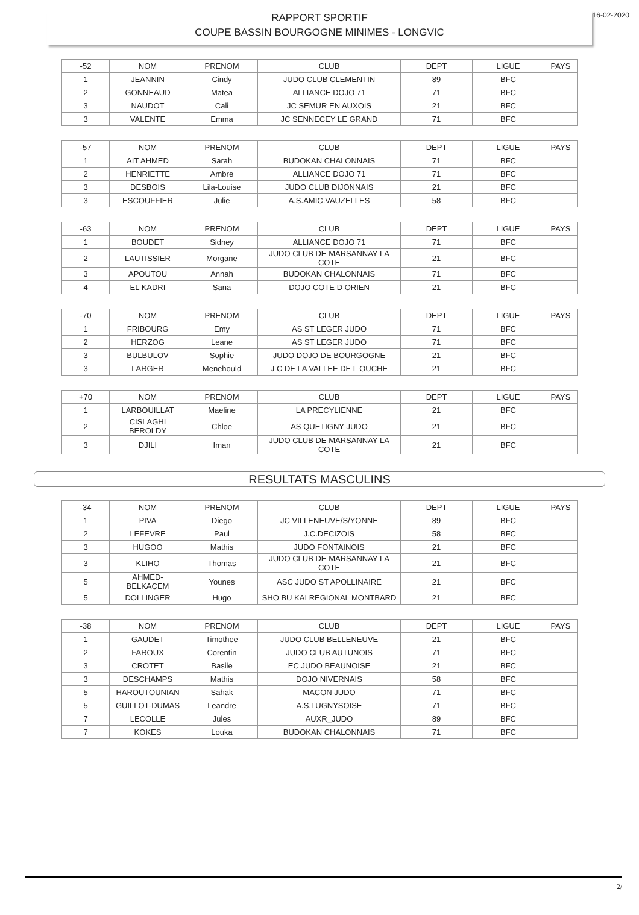16-02-2020
RAPPORT SPORTIF
COUPE BASSIN BOURGOGNE MINIMES - LONGVIC
| -52 | NOM | PRENOM | CLUB | DEPT | LIGUE | PAYS |
| 1 | JEANNIN | Cindy | JUDO CLUB CLEMENTIN | 89 | BFC | |
| 2 | GONNEAUD | Matea | ALLIANCE DOJO 71 | 71 | BFC | |
| 3 | NAUDOT | Cali | JC SEMUR EN AUXOIS | 21 | BFC | |
| 3 | VALENTE | Emma | JC SENNECEY LE GRAND | 71 | BFC | |
| -57 | NOM | PRENOM | CLUB | DEPT | LIGUE | PAYS |
| 1 | AIT AHMED | Sarah | BUDOKAN CHALONNAIS | 71 | BFC | |
| 2 | HENRIETTE | Ambre | ALLIANCE DOJO 71 | 71 | BFC | |
| 3 | DESBOIS | Lila-Louise | JUDO CLUB DIJONNAIS | 21 | BFC | |
| 3 | ESCOUFFIER | Julie | A.S.AMIC.VAUZELLES | 58 | BFC | |
| -63 | NOM | PRENOM | CLUB | DEPT | LIGUE | PAYS |
| 1 | BOUDET | Sidney | ALLIANCE DOJO 71 | 71 | BFC | |
| 2 | LAUTISSIER | Morgane | JUDO CLUB DE MARSANNAY LA COTE | 21 | BFC | |
| 3 | APOUTOU | Annah | BUDOKAN CHALONNAIS | 71 | BFC | |
| 4 | EL KADRI | Sana | DOJO COTE D ORIEN | 21 | BFC | |
| -70 | NOM | PRENOM | CLUB | DEPT | LIGUE | PAYS |
| 1 | FRIBOURG | Emy | AS ST LEGER JUDO | 71 | BFC | |
| 2 | HERZOG | Leane | AS ST LEGER JUDO | 71 | BFC | |
| 3 | BULBULOV | Sophie | JUDO DOJO DE BOURGOGNE | 21 | BFC | |
| 3 | LARGER | Menehould | J C DE LA VALLEE DE L OUCHE | 21 | BFC | |
| +70 | NOM | PRENOM | CLUB | DEPT | LIGUE | PAYS |
| 1 | LARBOUILLAT | Maeline | LA PRECYLIENNE | 21 | BFC | |
| 2 | CISLAGHI BEROLDY | Chloe | AS QUETIGNY JUDO | 21 | BFC | |
| 3 | DJILI | Iman | JUDO CLUB DE MARSANNAY LA COTE | 21 | BFC | |
RESULTATS MASCULINS
| -34 | NOM | PRENOM | CLUB | DEPT | LIGUE | PAYS |
| 1 | PIVA | Diego | JC VILLENEUVE/S/YONNE | 89 | BFC | |
| 2 | LEFEVRE | Paul | J.C.DECIZOIS | 58 | BFC | |
| 3 | HUGOO | Mathis | JUDO FONTAINOIS | 21 | BFC | |
| 3 | KLIHO | Thomas | JUDO CLUB DE MARSANNAY LA COTE | 21 | BFC | |
| 5 | AHMED-BELKACEM | Younes | ASC JUDO ST APOLLINAIRE | 21 | BFC | |
| 5 | DOLLINGER | Hugo | SHO BU KAI REGIONAL MONTBARD | 21 | BFC | |
| -38 | NOM | PRENOM | CLUB | DEPT | LIGUE | PAYS |
| 1 | GAUDET | Timothee | JUDO CLUB BELLENEUVE | 21 | BFC | |
| 2 | FAROUX | Corentin | JUDO CLUB AUTUNOIS | 71 | BFC | |
| 3 | CROTET | Basile | EC.JUDO BEAUNOISE | 21 | BFC | |
| 3 | DESCHAMPS | Mathis | DOJO NIVERNAIS | 58 | BFC | |
| 5 | HAROUTOUNIAN | Sahak | MACON JUDO | 71 | BFC | |
| 5 | GUILLOT-DUMAS | Leandre | A.S.LUGNYSOISE | 71 | BFC | |
| 7 | LECOLLE | Jules | AUXR_JUDO | 89 | BFC | |
| 7 | KOKES | Louka | BUDOKAN CHALONNAIS | 71 | BFC | |
2/